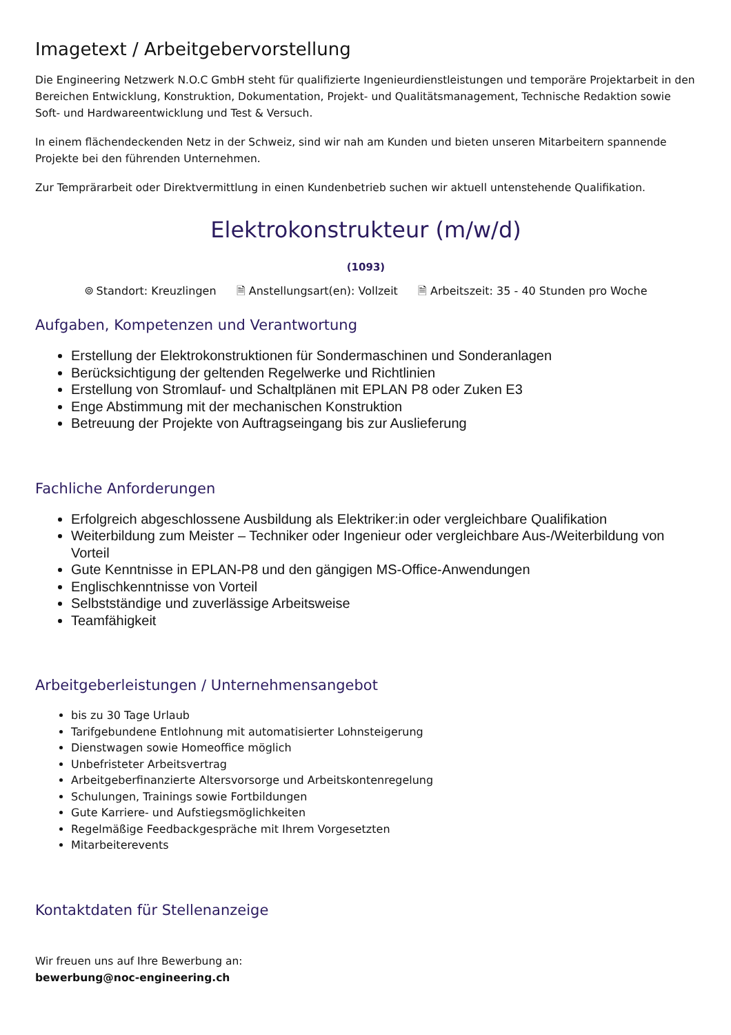Imagetext / Arbeitgebervorstellung
Die Engineering Netzwerk N.O.C GmbH steht für qualifizierte Ingenieurdienstleistungen und temporäre Projektarbeit in den Bereichen Entwicklung, Konstruktion, Dokumentation, Projekt- und Qualitätsmanagement, Technische Redaktion sowie Soft- und Hardwareentwicklung und Test & Versuch.
In einem flächendeckenden Netz in der Schweiz, sind wir nah am Kunden und bieten unseren Mitarbeitern spannende Projekte bei den führenden Unternehmen.
Zur Temprärarbeit oder Direktvermittlung in einen Kundenbetrieb suchen wir aktuell untenstehende Qualifikation.
Elektrokonstrukteur (m/w/d)
(1093)
⌾ Standort: Kreuzlingen 🗎 Anstellungsart(en): Vollzeit 🗎 Arbeitszeit: 35 - 40 Stunden pro Woche
Aufgaben, Kompetenzen und Verantwortung
Erstellung der Elektrokonstruktionen für Sondermaschinen und Sonderanlagen
Berücksichtigung der geltenden Regelwerke und Richtlinien
Erstellung von Stromlauf- und Schaltplänen mit EPLAN P8 oder Zuken E3
Enge Abstimmung mit der mechanischen Konstruktion
Betreuung der Projekte von Auftragseingang bis zur Auslieferung
Fachliche Anforderungen
Erfolgreich abgeschlossene Ausbildung als Elektriker:in oder vergleichbare Qualifikation
Weiterbildung zum Meister – Techniker oder Ingenieur oder vergleichbare Aus-/Weiterbildung von Vorteil
Gute Kenntnisse in EPLAN-P8 und den gängigen MS-Office-Anwendungen
Englischkenntnisse von Vorteil
Selbstständige und zuverlässige Arbeitsweise
Teamfähigkeit
Arbeitgeberleistungen / Unternehmensangebot
bis zu 30 Tage Urlaub
Tarifgebundene Entlohnung mit automatisierter Lohnsteigerung
Dienstwagen sowie Homeoffice möglich
Unbefristeter Arbeitsvertrag
Arbeitgeberfinanzierte Altersvorsorge und Arbeitskontenregelung
Schulungen, Trainings sowie Fortbildungen
Gute Karriere- und Aufstiegsmöglichkeiten
Regelmäßige Feedbackgespräche mit Ihrem Vorgesetzten
Mitarbeiterevents
Kontaktdaten für Stellenanzeige
Wir freuen uns auf Ihre Bewerbung an:
bewerbung@noc-engineering.ch